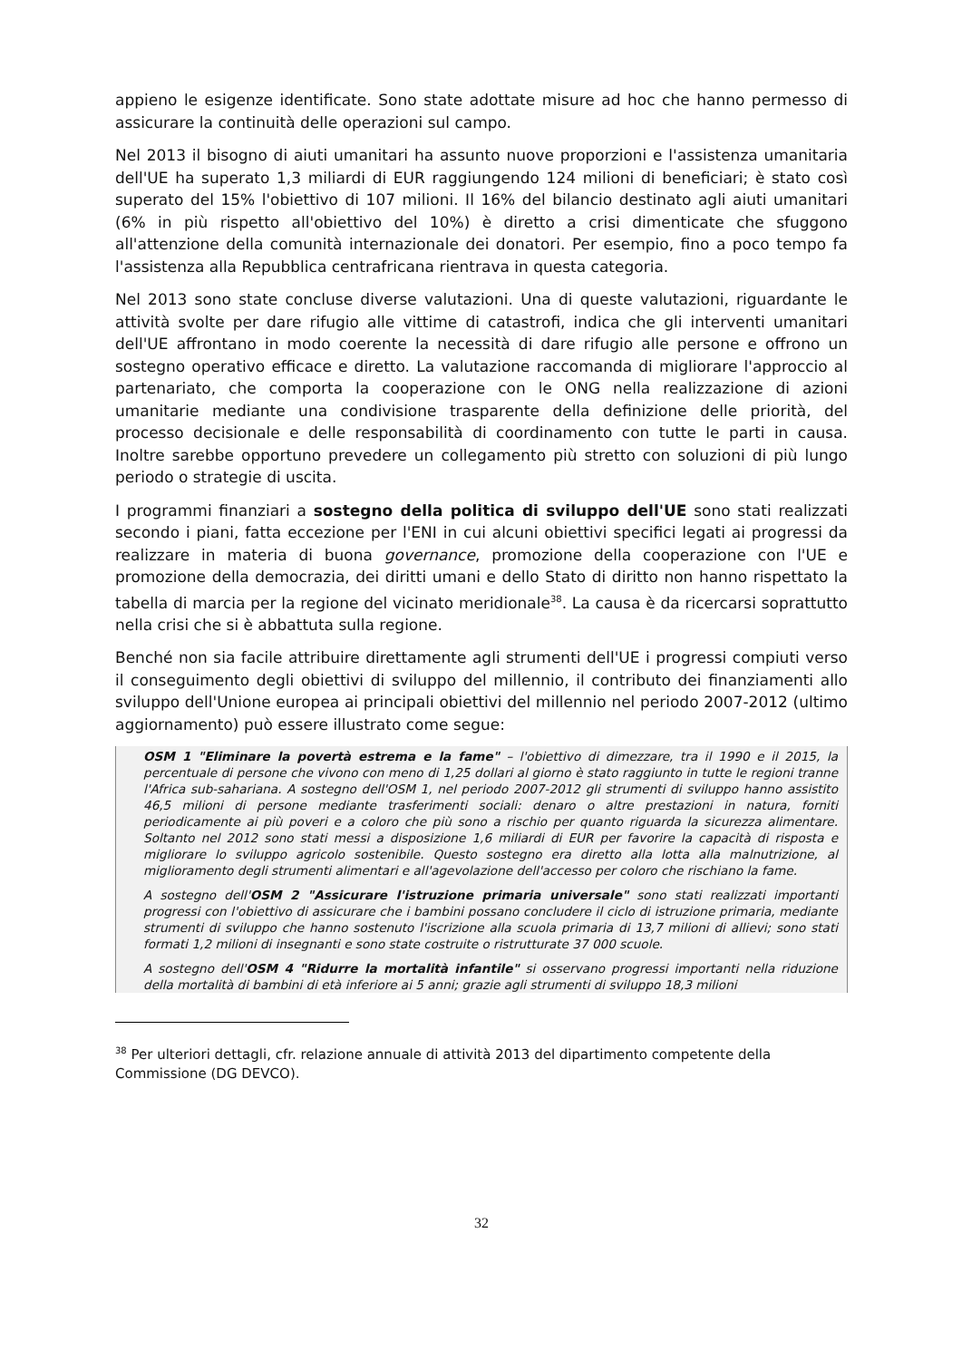appieno le esigenze identificate. Sono state adottate misure ad hoc che hanno permesso di assicurare la continuità delle operazioni sul campo.
Nel 2013 il bisogno di aiuti umanitari ha assunto nuove proporzioni e l'assistenza umanitaria dell'UE ha superato 1,3 miliardi di EUR raggiungendo 124 milioni di beneficiari; è stato così superato del 15% l'obiettivo di 107 milioni. Il 16% del bilancio destinato agli aiuti umanitari (6% in più rispetto all'obiettivo del 10%) è diretto a crisi dimenticate che sfuggono all'attenzione della comunità internazionale dei donatori. Per esempio, fino a poco tempo fa l'assistenza alla Repubblica centrafricana rientrava in questa categoria.
Nel 2013 sono state concluse diverse valutazioni. Una di queste valutazioni, riguardante le attività svolte per dare rifugio alle vittime di catastrofi, indica che gli interventi umanitari dell'UE affrontano in modo coerente la necessità di dare rifugio alle persone e offrono un sostegno operativo efficace e diretto. La valutazione raccomanda di migliorare l'approccio al partenariato, che comporta la cooperazione con le ONG nella realizzazione di azioni umanitarie mediante una condivisione trasparente della definizione delle priorità, del processo decisionale e delle responsabilità di coordinamento con tutte le parti in causa. Inoltre sarebbe opportuno prevedere un collegamento più stretto con soluzioni di più lungo periodo o strategie di uscita.
I programmi finanziari a sostegno della politica di sviluppo dell'UE sono stati realizzati secondo i piani, fatta eccezione per l'ENI in cui alcuni obiettivi specifici legati ai progressi da realizzare in materia di buona governance, promozione della cooperazione con l'UE e promozione della democrazia, dei diritti umani e dello Stato di diritto non hanno rispettato la tabella di marcia per la regione del vicinato meridionale<sup>38</sup>. La causa è da ricercarsi soprattutto nella crisi che si è abbattuta sulla regione.
Benché non sia facile attribuire direttamente agli strumenti dell'UE i progressi compiuti verso il conseguimento degli obiettivi di sviluppo del millennio, il contributo dei finanziamenti allo sviluppo dell'Unione europea ai principali obiettivi del millennio nel periodo 2007-2012 (ultimo aggiornamento) può essere illustrato come segue:
OSM 1 "Eliminare la povertà estrema e la fame" – l'obiettivo di dimezzare, tra il 1990 e il 2015, la percentuale di persone che vivono con meno di 1,25 dollari al giorno è stato raggiunto in tutte le regioni tranne l'Africa sub-sahariana. A sostegno dell'OSM 1, nel periodo 2007-2012 gli strumenti di sviluppo hanno assistito 46,5 milioni di persone mediante trasferimenti sociali: denaro o altre prestazioni in natura, forniti periodicamente ai più poveri e a coloro che più sono a rischio per quanto riguarda la sicurezza alimentare. Soltanto nel 2012 sono stati messi a disposizione 1,6 miliardi di EUR per favorire la capacità di risposta e migliorare lo sviluppo agricolo sostenibile. Questo sostegno era diretto alla lotta alla malnutrizione, al miglioramento degli strumenti alimentari e all'agevolazione dell'accesso per coloro che rischiano la fame.
A sostegno dell'OSM 2 "Assicurare l'istruzione primaria universale" sono stati realizzati importanti progressi con l'obiettivo di assicurare che i bambini possano concludere il ciclo di istruzione primaria, mediante strumenti di sviluppo che hanno sostenuto l'iscrizione alla scuola primaria di 13,7 milioni di allievi; sono stati formati 1,2 milioni di insegnanti e sono state costruite o ristrutturate 37 000 scuole.
A sostegno dell'OSM 4 "Ridurre la mortalità infantile" si osservano progressi importanti nella riduzione della mortalità di bambini di età inferiore ai 5 anni; grazie agli strumenti di sviluppo 18,3 milioni
<sup>38</sup> Per ulteriori dettagli, cfr. relazione annuale di attività 2013 del dipartimento competente della Commissione (DG DEVCO).
32